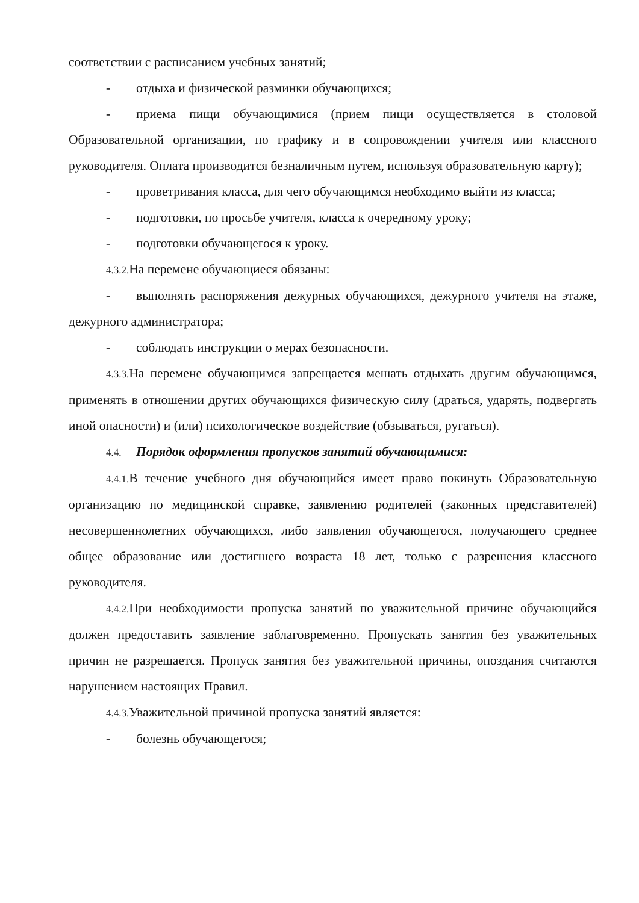соответствии с расписанием учебных занятий;
- отдыха и физической разминки обучающихся;
- приема пищи обучающимися (прием пищи осуществляется в столовой Образовательной организации, по графику и в сопровождении учителя или классного руководителя. Оплата производится безналичным путем, используя образовательную карту);
- проветривания класса, для чего обучающимся необходимо выйти из класса;
- подготовки, по просьбе учителя, класса к очередному уроку;
- подготовки обучающегося к уроку.
4.3.2. На перемене обучающиеся обязаны:
- выполнять распоряжения дежурных обучающихся, дежурного учителя на этаже, дежурного администратора;
- соблюдать инструкции о мерах безопасности.
4.3.3. На перемене обучающимся запрещается мешать отдыхать другим обучающимся, применять в отношении других обучающихся физическую силу (драться, ударять, подвергать иной опасности) и (или) психологическое воздействие (обзываться, ругаться).
4.4. Порядок оформления пропусков занятий обучающимися:
4.4.1. В течение учебного дня обучающийся имеет право покинуть Образовательную организацию по медицинской справке, заявлению родителей (законных представителей) несовершеннолетних обучающихся, либо заявления обучающегося, получающего среднее общее образование или достигшего возраста 18 лет, только с разрешения классного руководителя.
4.4.2. При необходимости пропуска занятий по уважительной причине обучающийся должен предоставить заявление заблаговременно. Пропускать занятия без уважительных причин не разрешается. Пропуск занятия без уважительной причины, опоздания считаются нарушением настоящих Правил.
4.4.3. Уважительной причиной пропуска занятий является:
- болезнь обучающегося;